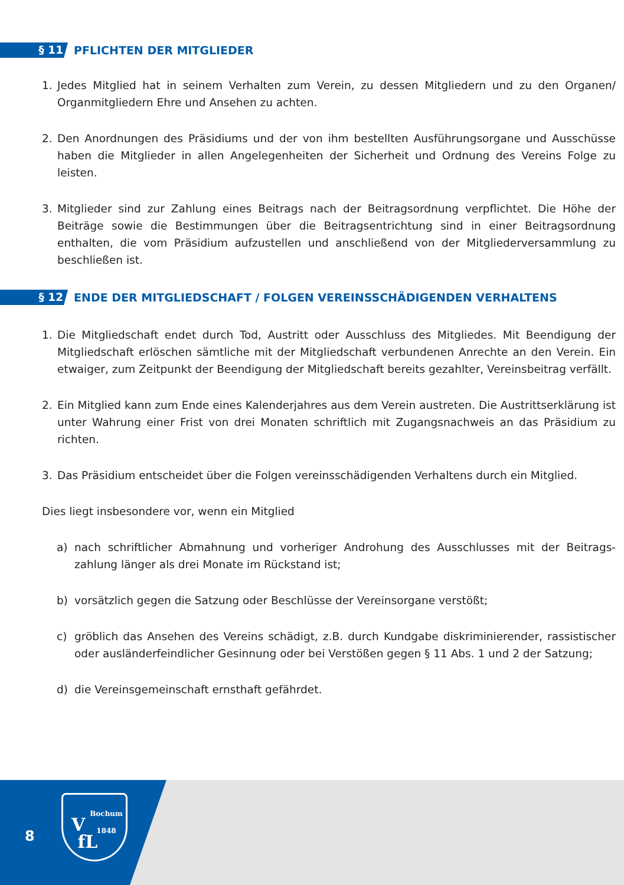§ 11
PFLICHTEN DER MITGLIEDER
1. Jedes Mitglied hat in seinem Verhalten zum Verein, zu dessen Mitgliedern und zu den Organen/ Organmitgliedern Ehre und Ansehen zu achten.
2. Den Anordnungen des Präsidiums und der von ihm bestellten Ausführungsorgane und Ausschüsse haben die Mitglieder in allen Angelegenheiten der Sicherheit und Ordnung des Vereins Folge zu leisten.
3. Mitglieder sind zur Zahlung eines Beitrags nach der Beitragsordnung verpflichtet. Die Höhe der Beiträge sowie die Bestimmungen über die Beitragsentrichtung sind in einer Beitragsordnung enthalten, die vom Präsidium aufzustellen und anschließend von der Mitgliederversammlung zu beschließen ist.
§ 12
ENDE DER MITGLIEDSCHAFT / FOLGEN VEREINSSCHÄDIGENDEN VERHALTENS
1. Die Mitgliedschaft endet durch Tod, Austritt oder Ausschluss des Mitgliedes. Mit Beendigung der Mitgliedschaft erlöschen sämtliche mit der Mitgliedschaft verbundenen Anrechte an den Verein. Ein etwaiger, zum Zeitpunkt der Beendigung der Mitgliedschaft bereits gezahlter, Vereinsbeitrag verfällt.
2. Ein Mitglied kann zum Ende eines Kalenderjahres aus dem Verein austreten. Die Austrittserklärung ist unter Wahrung einer Frist von drei Monaten schriftlich mit Zugangsnachweis an das Präsidium zu richten.
3. Das Präsidium entscheidet über die Folgen vereinsschädigenden Verhaltens durch ein Mitglied.
Dies liegt insbesondere vor, wenn ein Mitglied
a) nach schriftlicher Abmahnung und vorheriger Androhung des Ausschlusses mit der Beitrags­zahlung länger als drei Monate im Rückstand ist;
b) vorsätzlich gegen die Satzung oder Beschlüsse der Vereinsorgane verstößt;
c) gröblich das Ansehen des Vereins schädigt, z.B. durch Kundgabe diskriminierender, rassistischer oder ausländerfeindlicher Gesinnung oder bei Verstößen gegen § 11 Abs. 1 und 2 der Satzung;
d) die Vereinsgemeinschaft ernsthaft gefährdet.
8
Bochum
1848
V
fL